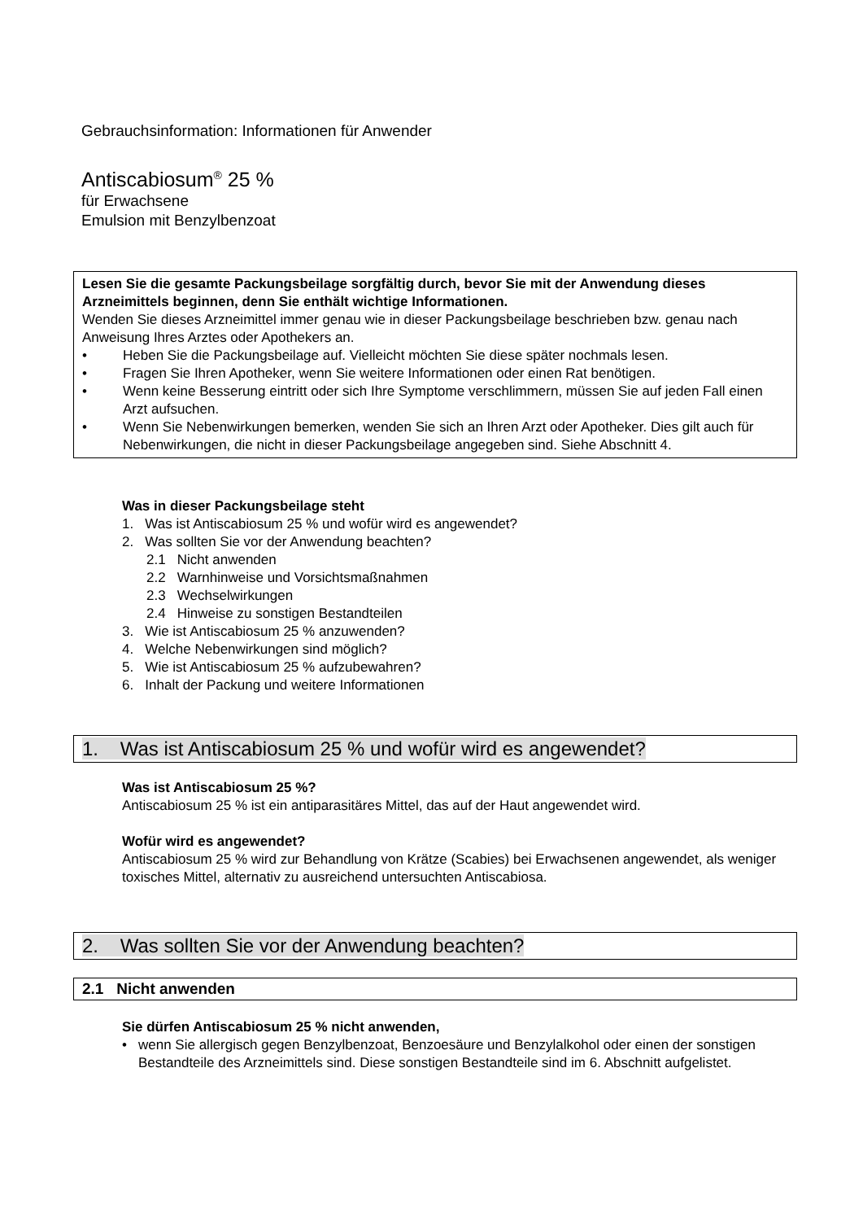Gebrauchsinformation: Informationen für Anwender
Antiscabiosum<sup>®</sup> 25 %
für Erwachsene
Emulsion mit Benzylbenzoat
Lesen Sie die gesamte Packungsbeilage sorgfältig durch, bevor Sie mit der Anwendung dieses Arzneimittels beginnen, denn Sie enthält wichtige Informationen.
Wenden Sie dieses Arzneimittel immer genau wie in dieser Packungsbeilage beschrieben bzw. genau nach Anweisung Ihres Arztes oder Apothekers an.
• Heben Sie die Packungsbeilage auf. Vielleicht möchten Sie diese später nochmals lesen.
• Fragen Sie Ihren Apotheker, wenn Sie weitere Informationen oder einen Rat benötigen.
• Wenn keine Besserung eintritt oder sich Ihre Symptome verschlimmern, müssen Sie auf jeden Fall einen Arzt aufsuchen.
• Wenn Sie Nebenwirkungen bemerken, wenden Sie sich an Ihren Arzt oder Apotheker. Dies gilt auch für Nebenwirkungen, die nicht in dieser Packungsbeilage angegeben sind. Siehe Abschnitt 4.
Was in dieser Packungsbeilage steht
1. Was ist Antiscabiosum 25 % und wofür wird es angewendet?
2. Was sollten Sie vor der Anwendung beachten?
2.1 Nicht anwenden
2.2 Warnhinweise und Vorsichtsmaßnahmen
2.3 Wechselwirkungen
2.4 Hinweise zu sonstigen Bestandteilen
3. Wie ist Antiscabiosum 25 % anzuwenden?
4. Welche Nebenwirkungen sind möglich?
5. Wie ist Antiscabiosum 25 % aufzubewahren?
6. Inhalt der Packung und weitere Informationen
1. Was ist Antiscabiosum 25 % und wofür wird es angewendet?
Was ist Antiscabiosum 25 %?
Antiscabiosum 25 % ist ein antiparasitäres Mittel, das auf der Haut angewendet wird.
Wofür wird es angewendet?
Antiscabiosum 25 % wird zur Behandlung von Krätze (Scabies) bei Erwachsenen angewendet, als weniger toxisches Mittel, alternativ zu ausreichend untersuchten Antiscabiosa.
2. Was sollten Sie vor der Anwendung beachten?
2.1 Nicht anwenden
Sie dürfen Antiscabiosum 25 % nicht anwenden,
• wenn Sie allergisch gegen Benzylbenzoat, Benzoesäure und Benzylalkohol oder einen der sonstigen Bestandteile des Arzneimittels sind. Diese sonstigen Bestandteile sind im 6. Abschnitt aufgelistet.